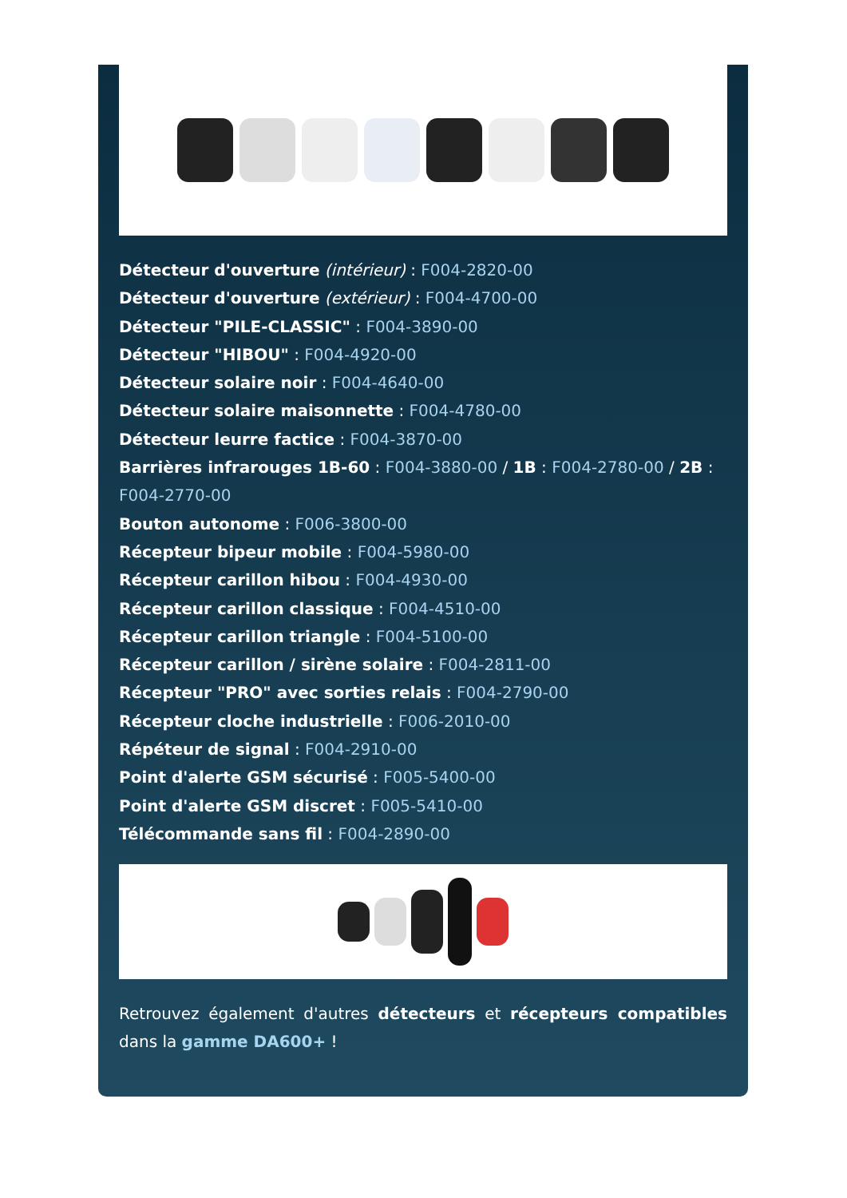Détecteur d'ouverture (intérieur) : F004-2820-00
Détecteur d'ouverture (extérieur) : F004-4700-00
Détecteur "PILE-CLASSIC" : F004-3890-00
Détecteur "HIBOU" : F004-4920-00
Détecteur solaire noir : F004-4640-00
Détecteur solaire maisonnette : F004-4780-00
Détecteur leurre factice : F004-3870-00
Barrières infrarouges 1B-60 : F004-3880-00 / 1B : F004-2780-00 / 2B : F004-2770-00
Bouton autonome : F006-3800-00
Récepteur bipeur mobile : F004-5980-00
Récepteur carillon hibou : F004-4930-00
Récepteur carillon classique : F004-4510-00
Récepteur carillon triangle : F004-5100-00
Récepteur carillon / sirène solaire : F004-2811-00
Récepteur "PRO" avec sorties relais : F004-2790-00
Récepteur cloche industrielle : F006-2010-00
Répéteur de signal : F004-2910-00
Point d'alerte GSM sécurisé : F005-5400-00
Point d'alerte GSM discret : F005-5410-00
Télécommande sans fil : F004-2890-00
Retrouvez également d'autres détecteurs et récepteurs compatibles dans la gamme DA600+ !